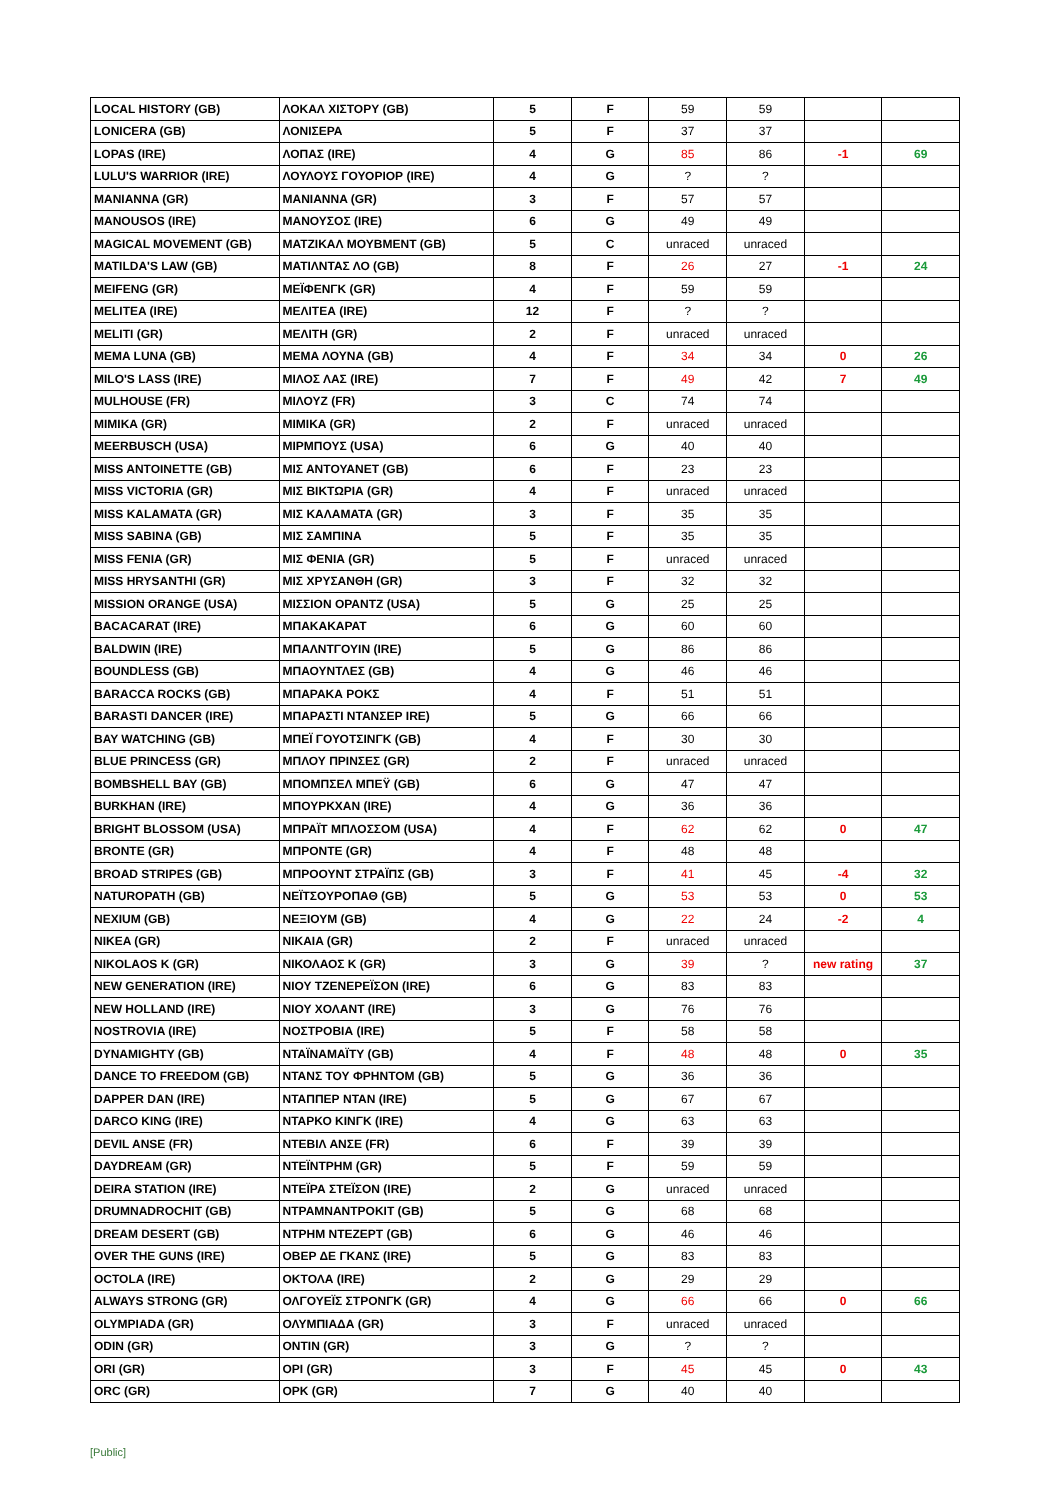| LOCAL HISTORY (GB) | ΛΟΚΑΛ ΧΙΣΤΟΡΥ (GB) | 5 | F | 59 | 59 | | |
| LONICERA (GB) | ΛΟΝΙΣΕΡΑ | 5 | F | 37 | 37 | | |
| LOPAS (IRE) | ΛΟΠΑΣ (IRE) | 4 | G | 85 | 86 | -1 | 69 |
| LULU'S WARRIOR (IRE) | ΛΟΥΛΟΥΣ ΓΟΥΟΡΙΟΡ (IRE) | 4 | G | ? | ? | | |
| MANIANNA (GR) | MANIANNA (GR) | 3 | F | 57 | 57 | | |
| MANOUSOS (IRE) | ΜΑΝΟΥΣΟΣ (IRE) | 6 | G | 49 | 49 | | |
| MAGICAL MOVEMENT (GB) | ΜΑΤΖΙΚΑΛ ΜΟΥΒΜΕΝΤ (GB) | 5 | C | unraced | unraced | | |
| MATILDA'S LAW (GB) | ΜΑΤΙΛΝΤΑΣ ΛΟ (GB) | 8 | F | 26 | 27 | -1 | 24 |
| MEIFENG (GR) | ΜΕΪΦΕΝΓΚ (GR) | 4 | F | 59 | 59 | | |
| MELITEA (IRE) | ΜΕΛΙΤΕΑ (IRE) | 12 | F | ? | ? | | |
| MELITI (GR) | ΜΕΛΙΤΗ (GR) | 2 | F | unraced | unraced | | |
| MEMA LUNA (GB) | ΜΕΜΑ ΛΟΥΝΑ (GB) | 4 | F | 34 | 34 | 0 | 26 |
| MILO'S LASS (IRE) | ΜΙΛΟΣ ΛΑΣ (IRE) | 7 | F | 49 | 42 | 7 | 49 |
| MULHOUSE (FR) | ΜΙΛΟΥΖ (FR) | 3 | C | 74 | 74 | | |
| MIMIKA (GR) | MIMIKA (GR) | 2 | F | unraced | unraced | | |
| MEERBUSCH (USA) | ΜΙΡΜΠΟΥΣ (USA) | 6 | G | 40 | 40 | | |
| MISS ANTOINETTE (GB) | ΜΙΣ ΑΝΤΟΥΑΝΕΤ (GB) | 6 | F | 23 | 23 | | |
| MISS VICTORIA (GR) | ΜΙΣ ΒΙΚΤΩΡΙΑ (GR) | 4 | F | unraced | unraced | | |
| MISS KALAMATA (GR) | ΜΙΣ ΚΑΛΑΜΑΤΑ (GR) | 3 | F | 35 | 35 | | |
| MISS SABINA (GB) | ΜΙΣ ΣΑΜΠΙΝΑ | 5 | F | 35 | 35 | | |
| MISS FENIA (GR) | ΜΙΣ ΦΕΝΙΑ (GR) | 5 | F | unraced | unraced | | |
| MISS HRYSANTHI (GR) | ΜΙΣ ΧΡΥΣΑΝΘΗ (GR) | 3 | F | 32 | 32 | | |
| MISSION ORANGE (USA) | ΜΙΣΣΙΟΝ ΟΡΑΝΤΖ (USA) | 5 | G | 25 | 25 | | |
| BACACARAT (IRE) | ΜΠΑΚΑΚΑΡΑΤ | 6 | G | 60 | 60 | | |
| BALDWIN (IRE) | ΜΠΑΛΝΤΓΟΥΙΝ (IRE) | 5 | G | 86 | 86 | | |
| BOUNDLESS (GB) | ΜΠΑΟΥΝΤΛΕΣ (GB) | 4 | G | 46 | 46 | | |
| BARACCA ROCKS (GB) | ΜΠΑΡΑΚΑ ΡΟΚΣ | 4 | F | 51 | 51 | | |
| BARASTI DANCER (IRE) | ΜΠΑΡΑΣΤΙ ΝΤΑΝΣΕΡ IRE) | 5 | G | 66 | 66 | | |
| BAY WATCHING (GB) | ΜΠΕΪ ΓΟΥΟΤΣΙΝΓΚ (GB) | 4 | F | 30 | 30 | | |
| BLUE PRINCESS (GR) | ΜΠΛΟΥ ΠΡΙΝΣΕΣ (GR) | 2 | F | unraced | unraced | | |
| BOMBSHELL BAY (GB) | ΜΠΟΜΠΣΕΛ ΜΠΕΫ (GB) | 6 | G | 47 | 47 | | |
| BURKHAN (IRE) | ΜΠΟΥΡΚΧΑΝ (IRE) | 4 | G | 36 | 36 | | |
| BRIGHT BLOSSOM (USA) | ΜΠΡΑΪΤ ΜΠΛΟΣΣΟΜ (USA) | 4 | F | 62 | 62 | 0 | 47 |
| BRONTE (GR) | ΜΠΡΟΝΤΕ (GR) | 4 | F | 48 | 48 | | |
| BROAD STRIPES (GB) | ΜΠΡΟΟΥΝΤ ΣΤΡΑΪΠΣ (GB) | 3 | F | 41 | 45 | -4 | 32 |
| NATUROPATH (GB) | ΝΕΪΤΣΟΥΡΟΠΑΘ (GB) | 5 | G | 53 | 53 | 0 | 53 |
| NEXIUM (GB) | ΝΕΞΙΟΥΜ (GB) | 4 | G | 22 | 24 | -2 | 4 |
| NIKEA (GR) | NIKAIA (GR) | 2 | F | unraced | unraced | | |
| NIKOLAOS K (GR) | ΝΙΚΟΛΑΟΣ Κ (GR) | 3 | G | 39 | ? | new rating | 37 |
| NEW GENERATION (IRE) | ΝΙΟΥ ΤΖΕΝΕΡΕΪΣΟΝ (IRE) | 6 | G | 83 | 83 | | |
| NEW HOLLAND (IRE) | ΝΙΟΥ ΧΟΛΑΝΤ (IRE) | 3 | G | 76 | 76 | | |
| NOSTROVIA (IRE) | ΝΟΣΤΡΟΒΙΑ (IRE) | 5 | F | 58 | 58 | | |
| DYNAMIGHTY (GB) | ΝΤΑΪΝΑΜΑΪΤΥ (GB) | 4 | F | 48 | 48 | 0 | 35 |
| DANCE TO FREEDOM (GB) | ΝΤΑΝΣ ΤΟΥ ΦΡΗΝΤΟΜ (GB) | 5 | G | 36 | 36 | | |
| DAPPER DAN (IRE) | ΝΤΑΠΠΕΡ ΝΤΑΝ (IRE) | 5 | G | 67 | 67 | | |
| DARCO KING (IRE) | ΝΤΑΡΚΟ ΚΙΝΓΚ (IRE) | 4 | G | 63 | 63 | | |
| DEVIL ANSE (FR) | ΝΤΕΒΙΛ ΑΝΣΕ (FR) | 6 | F | 39 | 39 | | |
| DAYDREAM (GR) | ΝΤΕΪΝΤΡΗΜ (GR) | 5 | F | 59 | 59 | | |
| DEIRA STATION (IRE) | ΝΤΕΪΡΑ ΣΤΕΪΣΟΝ (IRE) | 2 | G | unraced | unraced | | |
| DRUMNADROCHIT (GB) | ΝΤΡΑΜΝΑΝΤΡΟΚΙΤ (GB) | 5 | G | 68 | 68 | | |
| DREAM DESERT (GB) | ΝΤΡΗΜ ΝΤΕΖΕΡΤ (GB) | 6 | G | 46 | 46 | | |
| OVER THE GUNS (IRE) | ΟΒΕΡ ΔΕ ΓΚΑΝΣ (IRE) | 5 | G | 83 | 83 | | |
| OCTOLA (IRE) | ΟΚΤΟΛΑ (IRE) | 2 | G | 29 | 29 | | |
| ALWAYS STRONG (GR) | ΟΛΓΟΥΕΪΣ ΣΤΡΟΝΓΚ (GR) | 4 | G | 66 | 66 | 0 | 66 |
| OLYMPIADA (GR) | ΟΛΥΜΠΙΑΔΑ (GR) | 3 | F | unraced | unraced | | |
| ODIN (GR) | ΟΝΤΙΝ (GR) | 3 | G | ? | ? | | |
| ORI (GR) | ΟΡΙ (GR) | 3 | F | 45 | 45 | 0 | 43 |
| ORC (GR) | ΟΡΚ (GR) | 7 | G | 40 | 40 | | |
[Public]